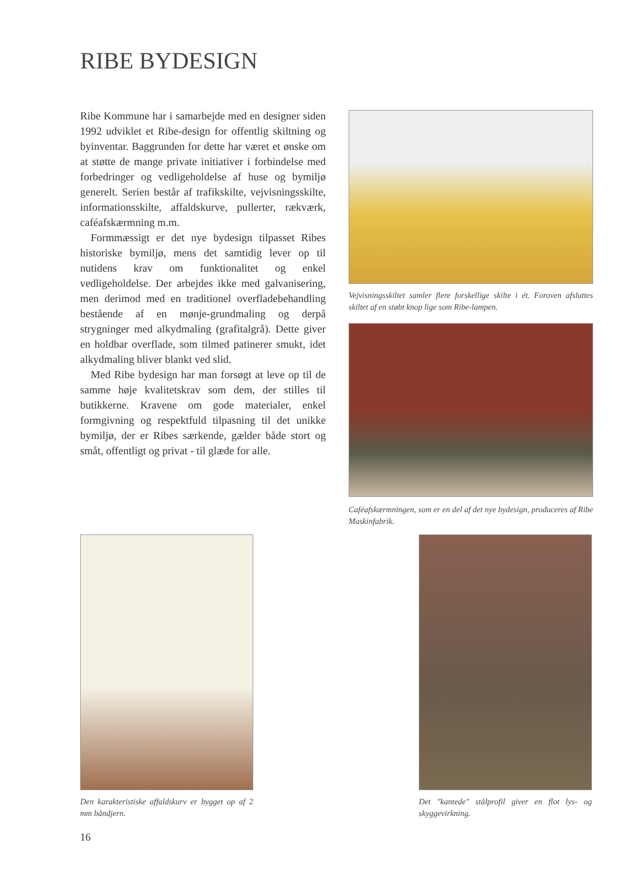RIBE BYDESIGN
Ribe Kommune har i samarbejde med en designer siden 1992 udviklet et Ribe-design for offentlig skiltning og byinventar. Baggrunden for dette har været et ønske om at støtte de mange private initiativer i forbindelse med forbedringer og vedligeholdelse af huse og bymiljø generelt. Serien består af trafikskilte, vejvisningsskilte, informationsskilte, affaldskurve, pullerter, rækværk, caféafskærmning m.m.
Formmæssigt er det nye bydesign tilpasset Ribes historiske bymiljø, mens det samtidig lever op til nutidens krav om funktionalitet og enkel vedligeholdelse. Der arbejdes ikke med galvanisering, men derimod med en traditionel overfladebehandling bestående af en mønje-grundmaling og derpå strygninger med alkydmaling (grafitalgrå). Dette giver en holdbar overflade, som tilmed patinerer smukt, idet alkydmaling bliver blankt ved slid.
Med Ribe bydesign har man forsøgt at leve op til de samme høje kvalitetskrav som dem, der stilles til butikkerne. Kravene om gode materialer, enkel formgivning og respektfuld tilpasning til det unikke bymiljø, der er Ribes særkende, gælder både stort og småt, offentligt og privat - til glæde for alle.
Vejvisningsskiltet samler flere forskellige skilte i ét. Foroven afsluttes skiltet af en støbt knop lige som Ribe-lampen.
Caféafskærmningen, som er en del af det nye bydesign, produceres af Ribe Maskinfabrik.
Den karakteristiske affaldskurv er bygget op af 2 mm båndjern.
Det "kantede" stålprofil giver en flot lys- og skyggevirkning.
16